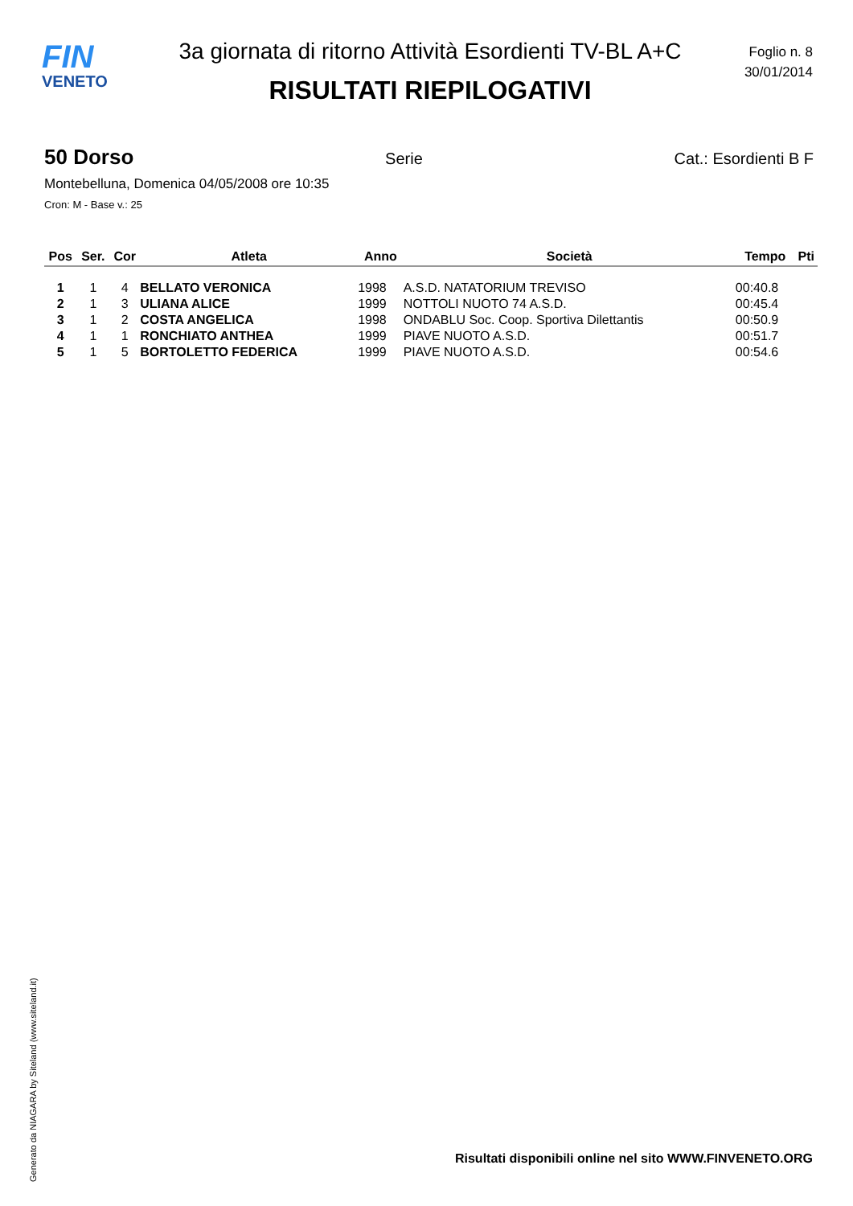FIN
VENETO
3a giornata di ritorno Attività Esordienti TV-BL A+C
RISULTATI RIEPILOGATIVI
Foglio n. 8
30/01/2014
50 Dorso Serie Cat.: Esordienti B F
Montebelluna, Domenica 04/05/2008 ore 10:35
Cron: M - Base v.: 25
| Pos | Ser. | Cor | Atleta | Anno | Società | Tempo | Pti |
| --- | --- | --- | --- | --- | --- | --- | --- |
| 1 | 1 | 4 | BELLATO VERONICA | 1998 | A.S.D. NATATORIUM TREVISO | 00:40.8 | |
| 2 | 1 | 3 | ULIANA ALICE | 1999 | NOTTOLI NUOTO 74 A.S.D. | 00:45.4 | |
| 3 | 1 | 2 | COSTA ANGELICA | 1998 | ONDABLU Soc. Coop. Sportiva Dilettantis | 00:50.9 | |
| 4 | 1 | 1 | RONCHIATO ANTHEA | 1999 | PIAVE NUOTO A.S.D. | 00:51.7 | |
| 5 | 1 | 5 | BORTOLETTO FEDERICA | 1999 | PIAVE NUOTO A.S.D. | 00:54.6 | |
Generato da NIAGARA by Siteland (www.siteland.it)
Risultati disponibili online nel sito WWW.FINVENETO.ORG